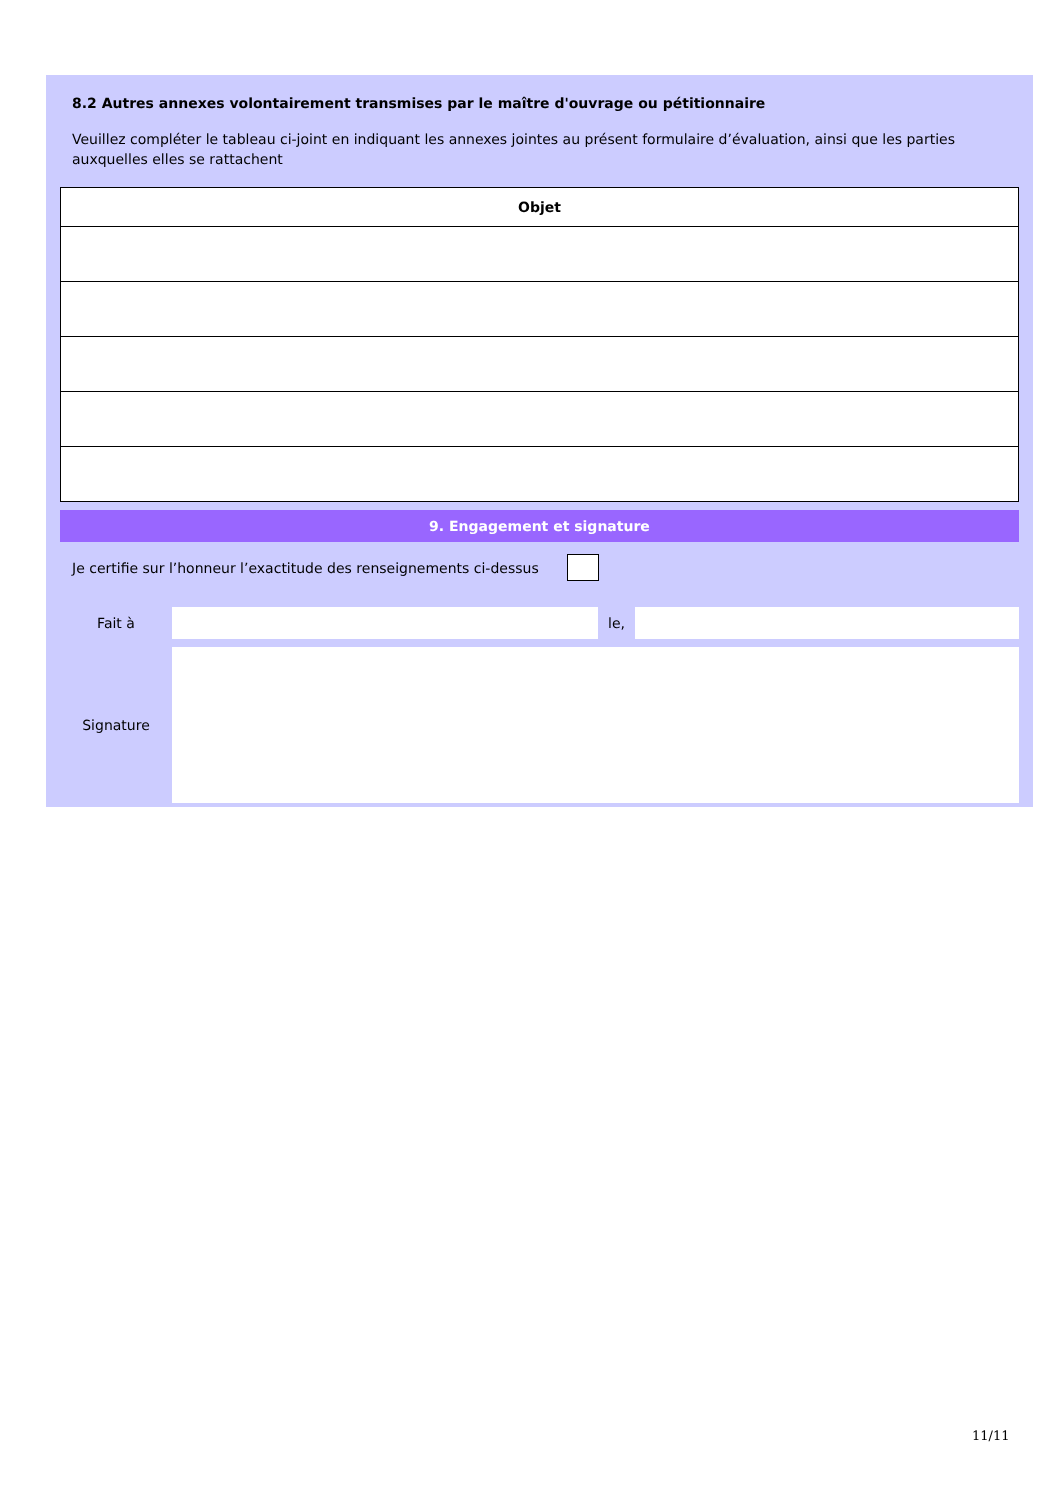8.2 Autres annexes volontairement transmises par le maître d'ouvrage ou pétitionnaire
Veuillez compléter le tableau ci-joint en indiquant les annexes jointes au présent formulaire d’évaluation, ainsi que les parties auxquelles elles se rattachent
| Objet |
| --- |
9. Engagement et signature
Je certifie sur l’honneur l’exactitude des renseignements ci-dessus
Fait à le,
Signature
11/11